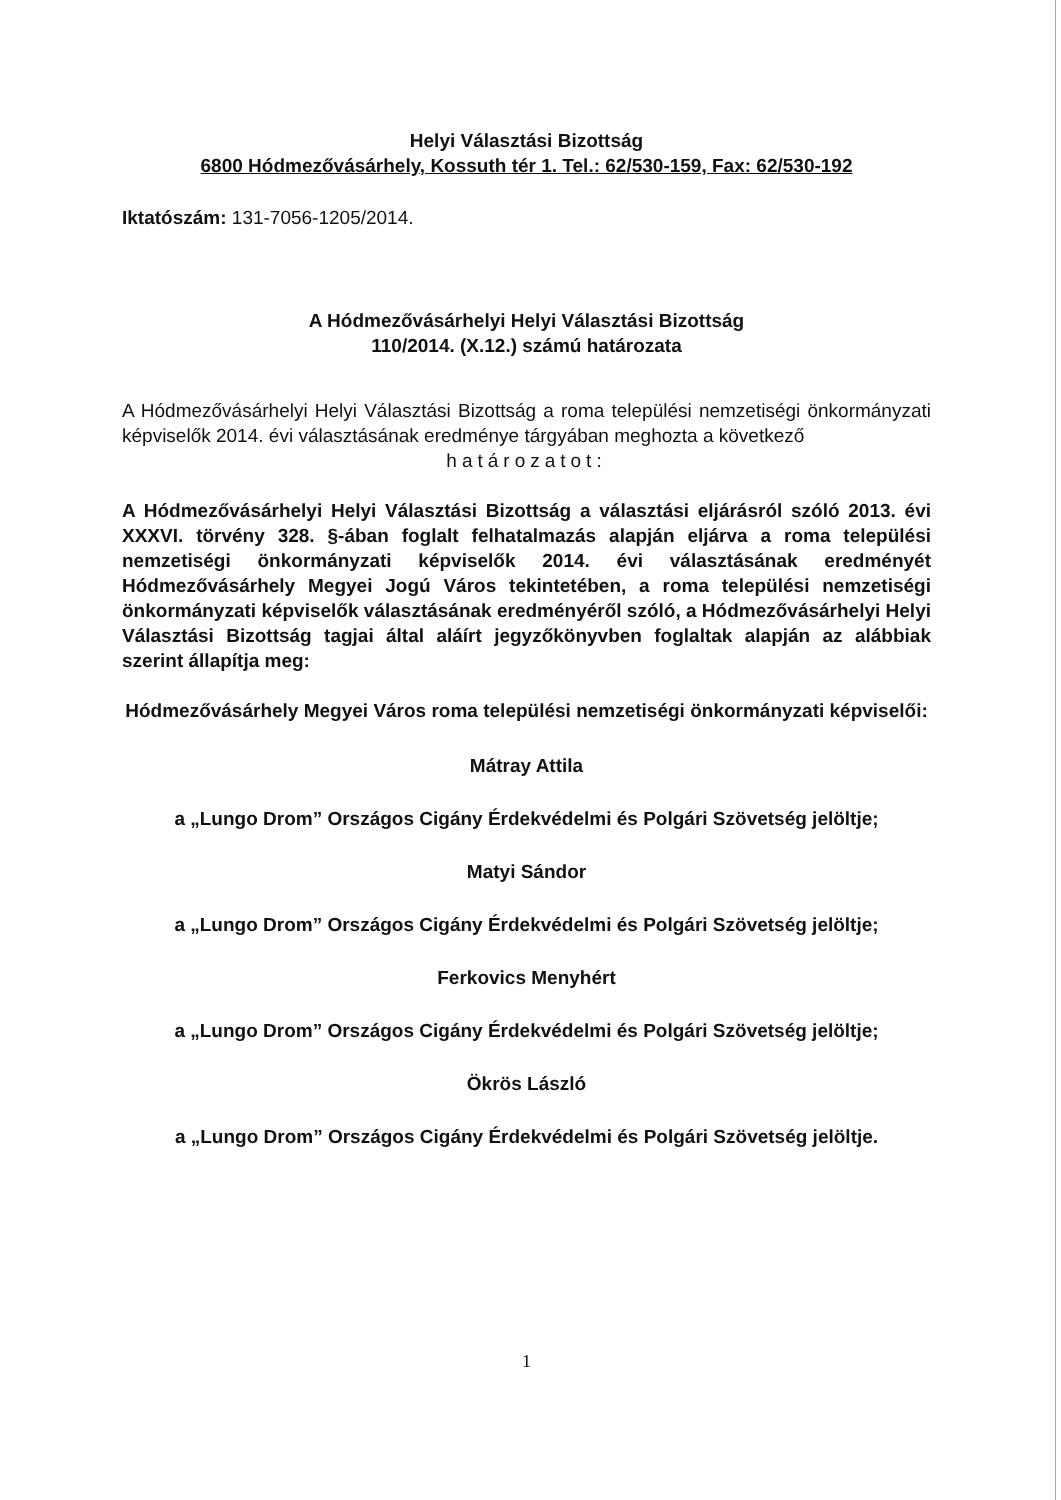Helyi Választási Bizottság
6800 Hódmezővásárhely, Kossuth tér 1. Tel.: 62/530-159, Fax: 62/530-192
Iktatószám: 131-7056-1205/2014.
A Hódmezővásárhelyi Helyi Választási Bizottság
110/2014. (X.12.) számú határozata
A Hódmezővásárhelyi Helyi Választási Bizottság a roma települési nemzetiségi önkormányzati képviselők 2014. évi választásának eredménye tárgyában meghozta a következő
határozatot:
A Hódmezővásárhelyi Helyi Választási Bizottság a választási eljárásról szóló 2013. évi XXXVI. törvény 328. §-ában foglalt felhatalmazás alapján eljárva a roma települési nemzetiségi önkormányzati képviselők 2014. évi választásának eredményét Hódmezővásárhely Megyei Jogú Város tekintetében, a roma települési nemzetiségi önkormányzati képviselők választásának eredményéről szóló, a Hódmezővásárhelyi Helyi Választási Bizottság tagjai által aláírt jegyzőkönyvben foglaltak alapján az alábbiak szerint állapítja meg:
Hódmezővásárhely Megyei Város roma települési nemzetiségi önkormányzati képviselői:
Mátray Attila
a „Lungo Drom” Országos Cigány Érdekvédelmi és Polgári Szövetség jelöltje;
Matyi Sándor
a „Lungo Drom” Országos Cigány Érdekvédelmi és Polgári Szövetség jelöltje;
Ferkovics Menyhért
a „Lungo Drom” Országos Cigány Érdekvédelmi és Polgári Szövetség jelöltje;
Ökrös László
a „Lungo Drom” Országos Cigány Érdekvédelmi és Polgári Szövetség jelöltje.
1